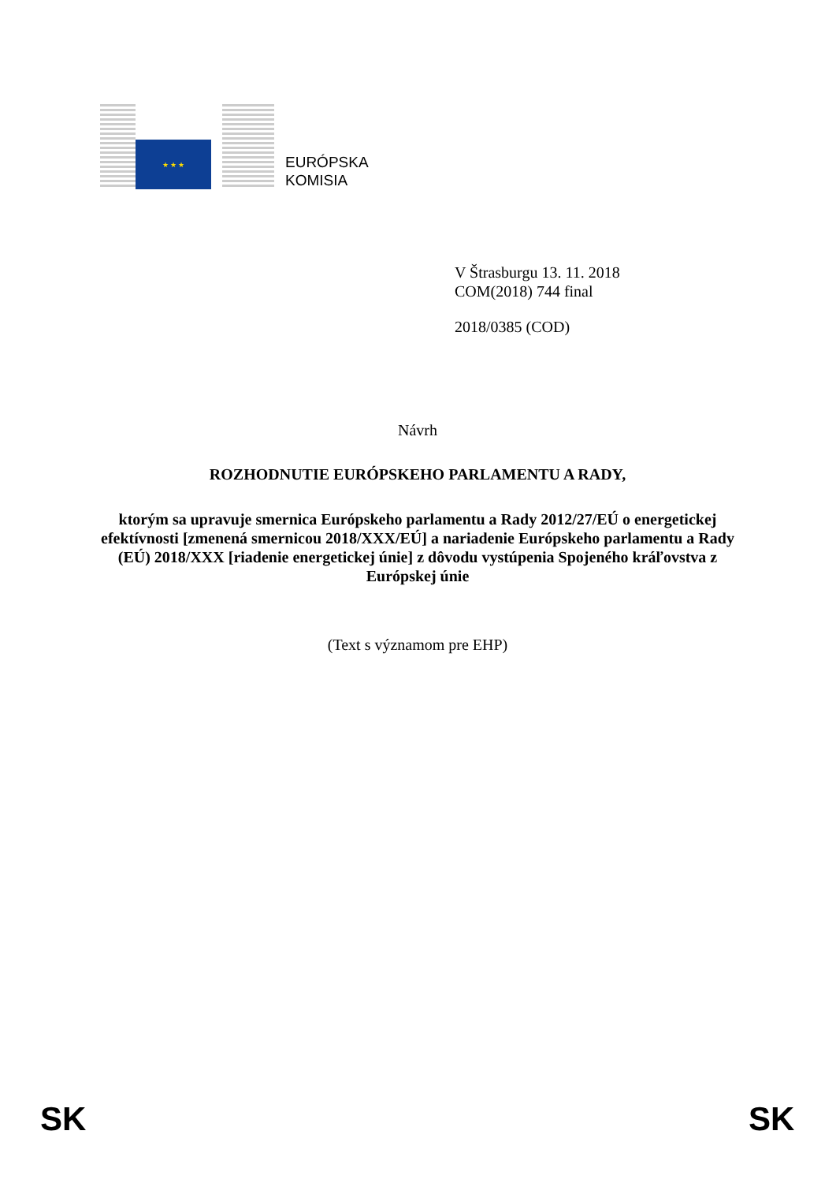★ ★ ★
EURÓPSKA
KOMISIA
V Štrasburgu 13. 11. 2018
COM(2018) 744 final
2018/0385 (COD)
Návrh
ROZHODNUTIE EURÓPSKEHO PARLAMENTU A RADY,
ktorým sa upravuje smernica Európskeho parlamentu a Rady 2012/27/EÚ o energetickej efektívnosti [zmenená smernicou 2018/XXX/EÚ] a nariadenie Európskeho parlamentu a Rady (EÚ) 2018/XXX [riadenie energetickej únie] z dôvodu vystúpenia Spojeného kráľovstva z Európskej únie
(Text s významom pre EHP)
SK SK